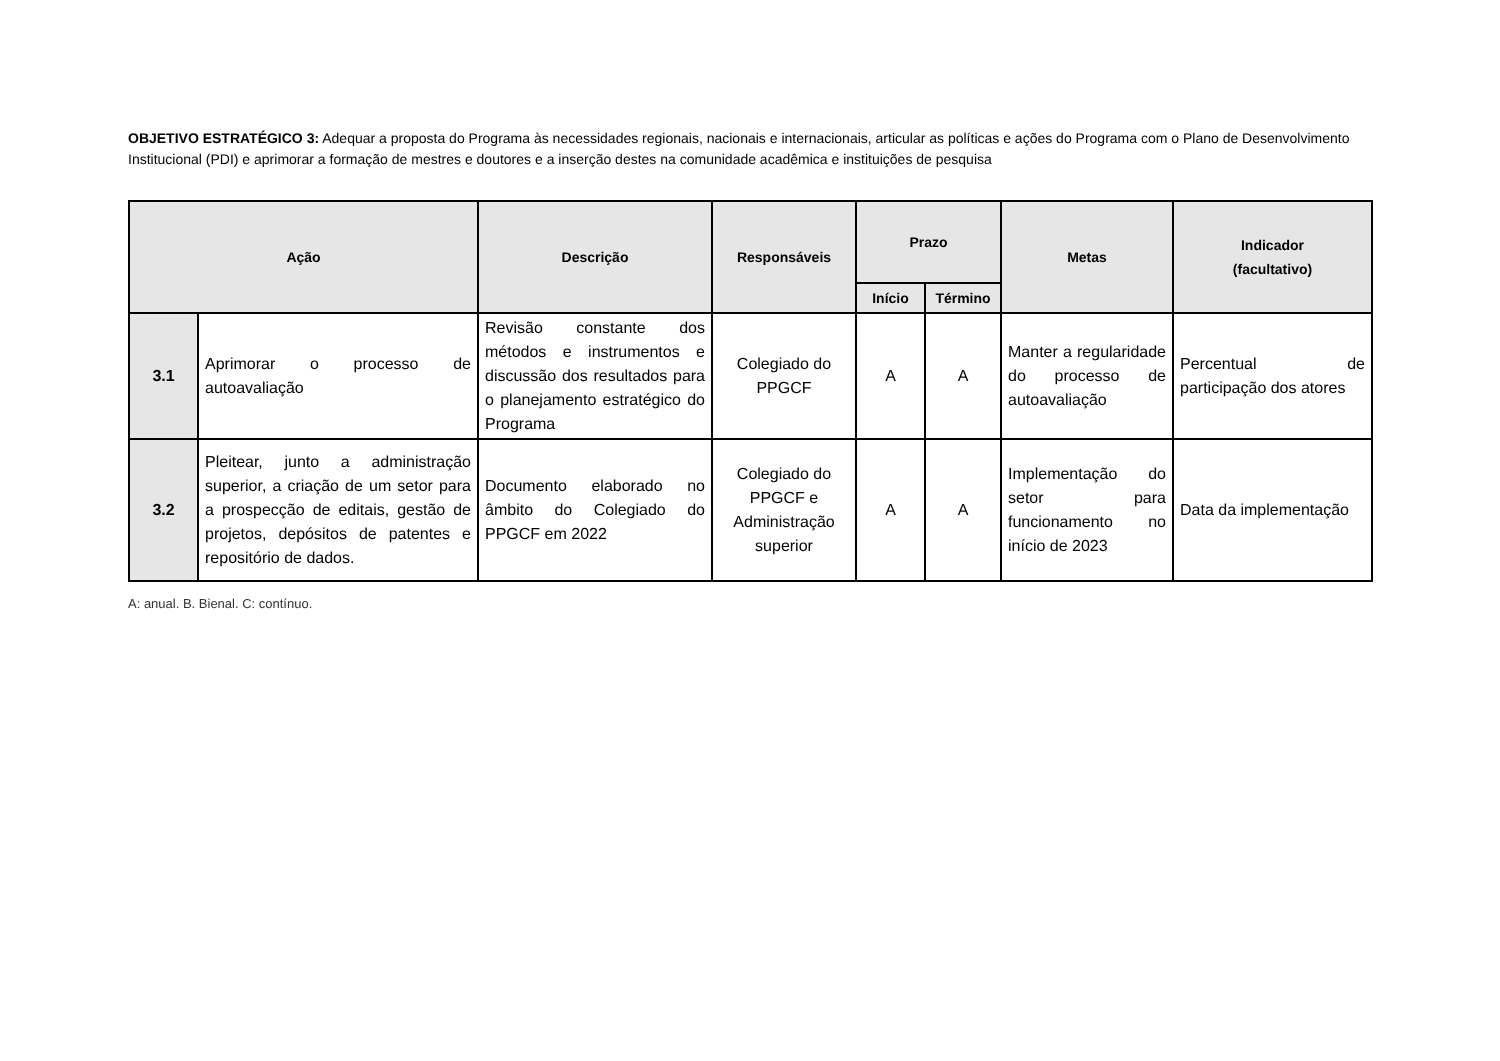OBJETIVO ESTRATÉGICO 3: Adequar a proposta do Programa às necessidades regionais, nacionais e internacionais, articular as políticas e ações do Programa com o Plano de Desenvolvimento Institucional (PDI) e aprimorar a formação de mestres e doutores e a inserção destes na comunidade acadêmica e instituições de pesquisa
| Ação | | Descrição | Responsáveis | Prazo | | Metas | Indicador (facultativo) |
| --- | --- | --- | --- | --- | --- | --- | --- |
| | | | | Início | Término | | |
| 3.1 | Aprimorar o processo de autoavaliação | Revisão constante dos métodos e instrumentos e discussão dos resultados para o planejamento estratégico do Programa | Colegiado do PPGCF | A | A | Manter a regularidade do processo de autoavaliação | Percentual de participação dos atores |
| 3.2 | Pleitear, junto a administração superior, a criação de um setor para a prospecção de editais, gestão de projetos, depósitos de patentes e repositório de dados. | Documento elaborado no âmbito do Colegiado do PPGCF em 2022 | Colegiado do PPGCF e Administração superior | A | A | Implementação do setor para funcionamento no início de 2023 | Data da implementação |
A: anual. B. Bienal. C: contínuo.